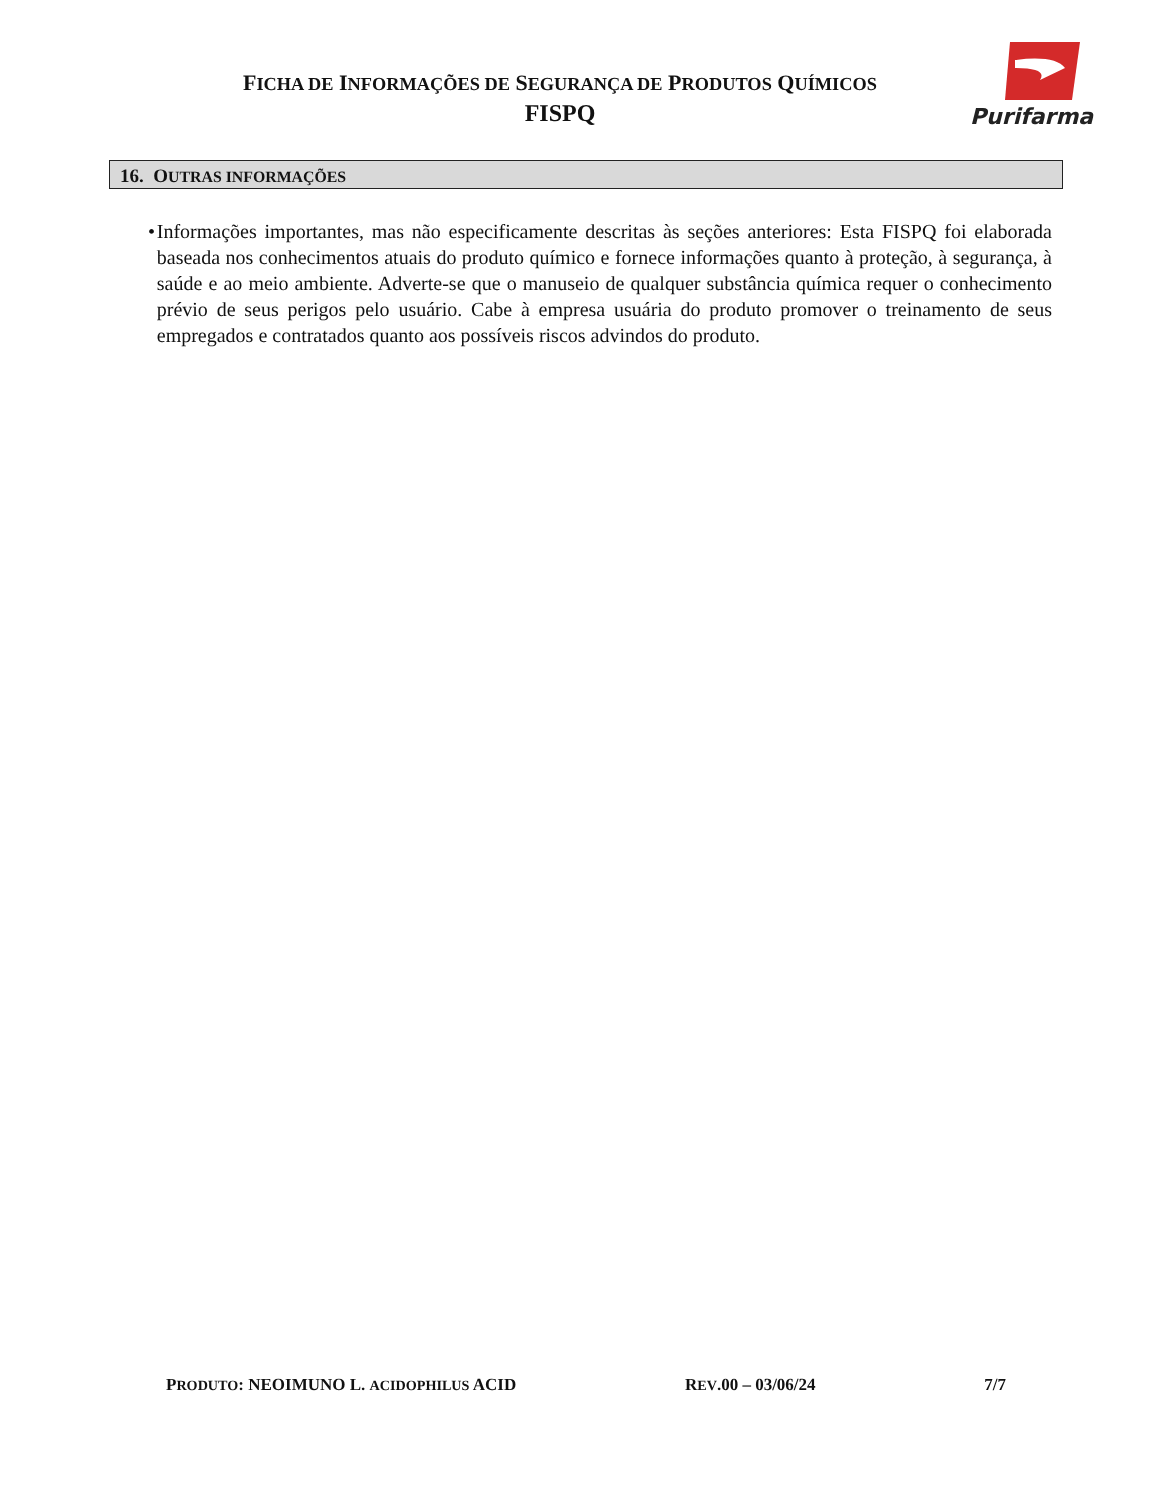FICHA DE INFORMAÇÕES DE SEGURANÇA DE PRODUTOS QUÍMICOS
FISPQ
Purifarma
16. OUTRAS INFORMAÇÕES
• Informações importantes, mas não especificamente descritas às seções anteriores: Esta FISPQ foi elaborada baseada nos conhecimentos atuais do produto químico e fornece informações quanto à proteção, à segurança, à saúde e ao meio ambiente. Adverte-se que o manuseio de qualquer substância química requer o conhecimento prévio de seus perigos pelo usuário. Cabe à empresa usuária do produto promover o treinamento de seus empregados e contratados quanto aos possíveis riscos advindos do produto.
PRODUTO: NEOIMUNO L. ACIDOPHILUS ACID REV.00 – 03/06/24 7/7